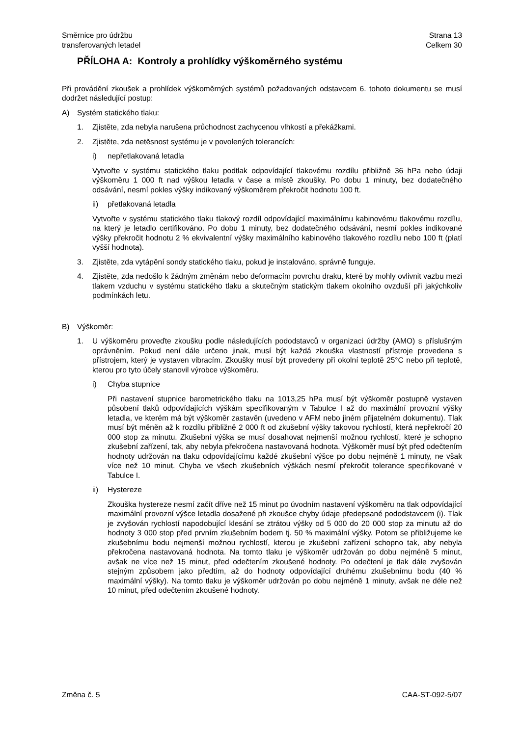Směrnice pro údržbu
transferovaných letadel
Strana 13
Celkem 30
PŘÍLOHA A: Kontroly a prohlídky výškoměrného systému
Při provádění zkoušek a prohlídek výškoměrných systémů požadovaných odstavcem 6. tohoto dokumentu se musí dodržet následující postup:
A) Systém statického tlaku:
1. Zjistěte, zda nebyla narušena průchodnost zachycenou vlhkostí a překážkami.
2. Zjistěte, zda netěsnost systému je v povolených tolerancích:
i) nepřetlakovaná letadla
Vytvořte v systému statického tlaku podtlak odpovídající tlakovému rozdílu přibližně 36 hPa nebo údaji výškoměru 1 000 ft nad výškou letadla v čase a místě zkoušky. Po dobu 1 minuty, bez dodatečného odsávání, nesmí pokles výšky indikovaný výškoměrem překročit hodnotu 100 ft.
ii) přetlakovaná letadla
Vytvořte v systému statického tlaku tlakový rozdíl odpovídající maximálnímu kabinovému tlakovému rozdílu, na který je letadlo certifikováno. Po dobu 1 minuty, bez dodatečného odsávání, nesmí pokles indikované výšky překročit hodnotu 2 % ekvivalentní výšky maximálního kabinového tlakového rozdílu nebo 100 ft (platí vyšší hodnota).
3. Zjistěte, zda vytápění sondy statického tlaku, pokud je instalováno, správně funguje.
4. Zjistěte, zda nedošlo k žádným změnám nebo deformacím povrchu draku, které by mohly ovlivnit vazbu mezi tlakem vzduchu v systému statického tlaku a skutečným statickým tlakem okolního ovzduší při jakýchkoliv podmínkách letu.
B) Výškoměr:
1. U výškoměru proveďte zkoušku podle následujících pododstavců v organizaci údržby (AMO) s příslušným oprávněním. Pokud není dále určeno jinak, musí být každá zkouška vlastností přístroje provedena s přístrojem, který je vystaven vibracím. Zkoušky musí být provedeny při okolní teplotě 25°C nebo při teplotě, kterou pro tyto účely stanovil výrobce výškoměru.
i) Chyba stupnice
Při nastavení stupnice barometrického tlaku na 1013,25 hPa musí být výškoměr postupně vystaven působení tlaků odpovídajících výškám specifikovaným v Tabulce I až do maximální provozní výšky letadla, ve kterém má být výškoměr zastavěn (uvedeno v AFM nebo jiném přijatelném dokumentu). Tlak musí být měněn až k rozdílu přibližně 2 000 ft od zkušební výšky takovou rychlostí, která nepřekročí 20 000 stop za minutu. Zkušební výška se musí dosahovat nejmenší možnou rychlostí, které je schopno zkušební zařízení, tak, aby nebyla překročena nastavovaná hodnota. Výškoměr musí být před odečtením hodnoty udržován na tlaku odpovídajícímu každé zkušební výšce po dobu nejméně 1 minuty, ne však více než 10 minut. Chyba ve všech zkušebních výškách nesmí překročit tolerance specifikované v Tabulce I.
ii) Hystereze
Zkouška hystereze nesmí začít dříve než 15 minut po úvodním nastavení výškoměru na tlak odpovídající maximální provozní výšce letadla dosažené při zkoušce chyby údaje předepsané pododstavcem (i). Tlak je zvyšován rychlostí napodobující klesání se ztrátou výšky od 5 000 do 20 000 stop za minutu až do hodnoty 3 000 stop před prvním zkušebním bodem tj. 50 % maximální výšky. Potom se přibližujeme ke zkušebnímu bodu nejmenší možnou rychlostí, kterou je zkušební zařízení schopno tak, aby nebyla překročena nastavovaná hodnota. Na tomto tlaku je výškoměr udržován po dobu nejméně 5 minut, avšak ne více než 15 minut, před odečtením zkoušené hodnoty. Po odečtení je tlak dále zvyšován stejným způsobem jako předtím, až do hodnoty odpovídající druhému zkušebnímu bodu (40 % maximální výšky). Na tomto tlaku je výškoměr udržován po dobu nejméně 1 minuty, avšak ne déle než 10 minut, před odečtením zkoušené hodnoty.
Změna č. 5 CAA-ST-092-5/07